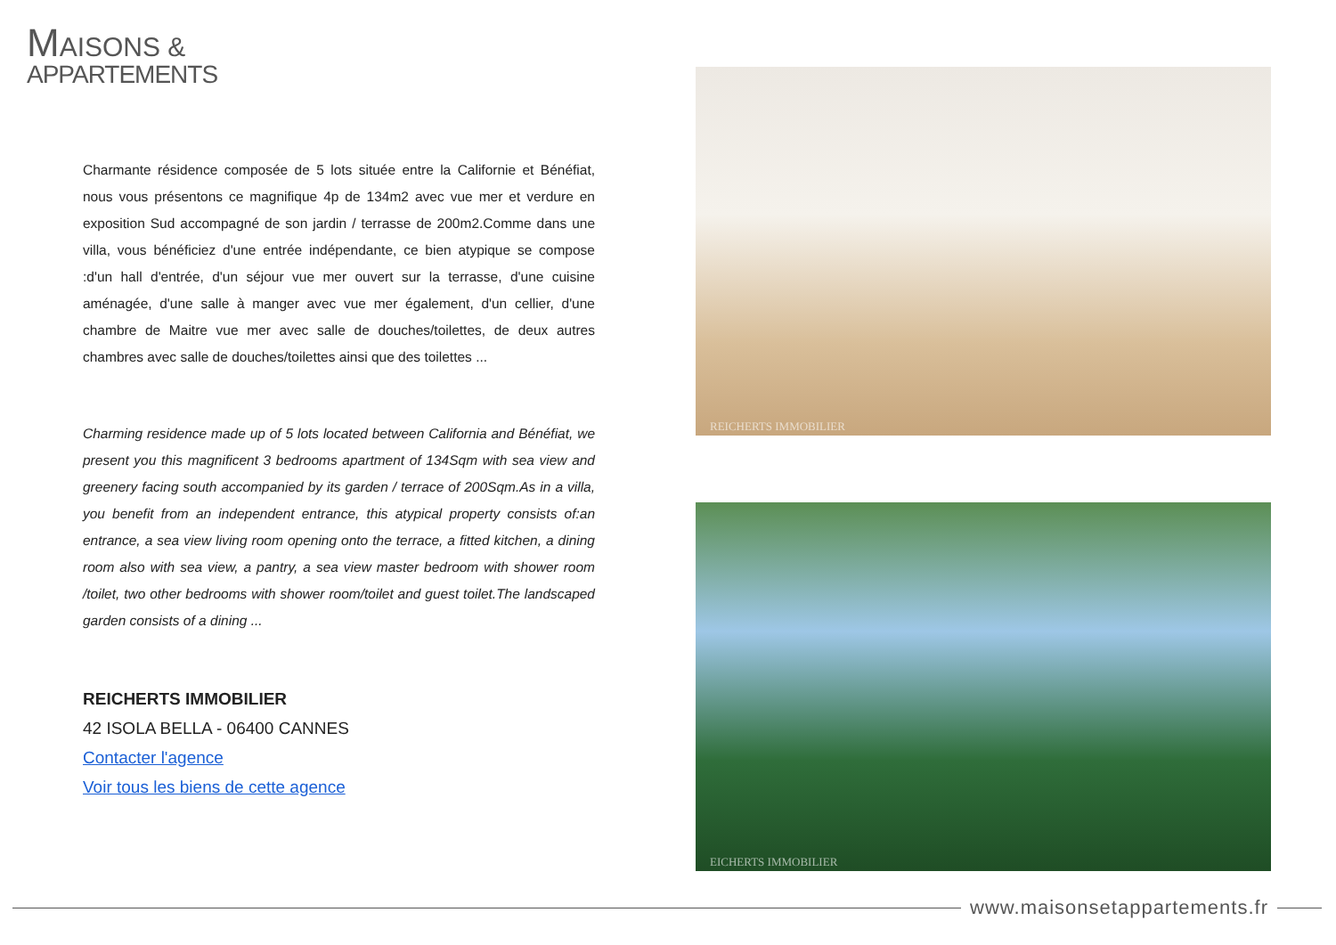MAISONS &
APPARTEMENTS
Charmante résidence composée de 5 lots située entre la Californie et Bénéfiat, nous vous présentons ce magnifique 4p de 134m2 avec vue mer et verdure en exposition Sud accompagné de son jardin / terrasse de 200m2.Comme dans une villa, vous bénéficiez d'une entrée indépendante, ce bien atypique se compose :d'un hall d'entrée, d'un séjour vue mer ouvert sur la terrasse, d'une cuisine aménagée, d'une salle à manger avec vue mer également, d'un cellier, d'une chambre de Maitre vue mer avec salle de douches/toilettes, de deux autres chambres avec salle de douches/toilettes ainsi que des toilettes ...
Charming residence made up of 5 lots located between California and Bénéfiat, we present you this magnificent 3 bedrooms apartment of 134Sqm with sea view and greenery facing south accompanied by its garden / terrace of 200Sqm.As in a villa, you benefit from an independent entrance, this atypical property consists of:an entrance, a sea view living room opening onto the terrace, a fitted kitchen, a dining room also with sea view, a pantry, a sea view master bedroom with shower room /toilet, two other bedrooms with shower room/toilet and guest toilet.The landscaped garden consists of a dining ...
REICHERTS IMMOBILIER
42 ISOLA BELLA - 06400 CANNES
Contacter l'agence
Voir tous les biens de cette agence
REICHERTS IMMOBILIER
EICHERTS IMMOBILIER
www.maisonsetappartements.fr